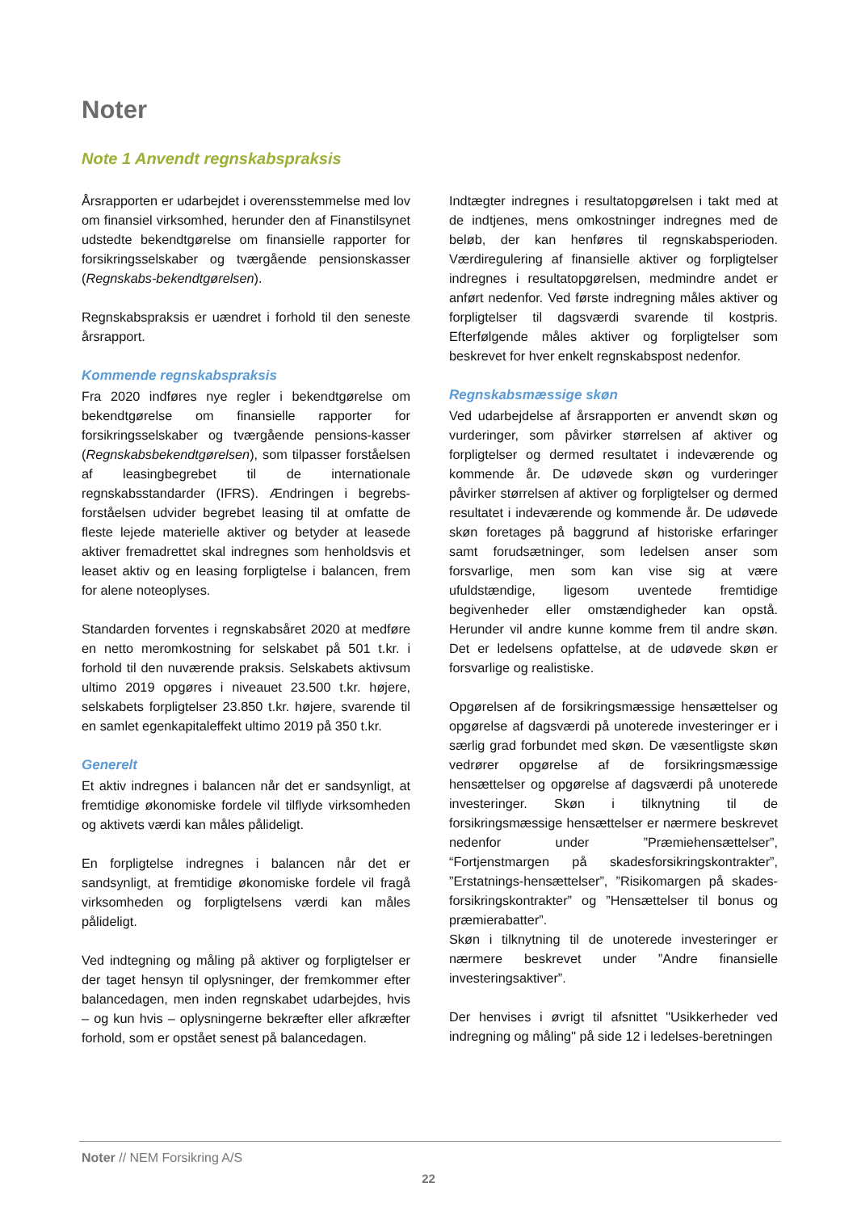Noter
Note 1 Anvendt regnskabspraksis
Årsrapporten er udarbejdet i overensstemmelse med lov om finansiel virksomhed, herunder den af Finanstilsynet udstedte bekendtgørelse om finansielle rapporter for forsikringsselskaber og tværgående pensionskasser (Regnskabs-bekendtgørelsen).
Regnskabspraksis er uændret i forhold til den seneste årsrapport.
Kommende regnskabspraksis
Fra 2020 indføres nye regler i bekendtgørelse om bekendtgørelse om finansielle rapporter for forsikringsselskaber og tværgående pensions-kasser (Regnskabsbekendtgørelsen), som tilpasser forståelsen af leasingbegrebet til de internationale regnskabsstandarder (IFRS). Ændringen i begrebs-forståelsen udvider begrebet leasing til at omfatte de fleste lejede materielle aktiver og betyder at leasede aktiver fremadrettet skal indregnes som henholdsvis et leaset aktiv og en leasing forpligtelse i balancen, frem for alene noteoplyses.
Standarden forventes i regnskabsåret 2020 at medføre en netto meromkostning for selskabet på 501 t.kr. i forhold til den nuværende praksis. Selskabets aktivsum ultimo 2019 opgøres i niveauet 23.500 t.kr. højere, selskabets forpligtelser 23.850 t.kr. højere, svarende til en samlet egenkapitaleffekt ultimo 2019 på 350 t.kr.
Generelt
Et aktiv indregnes i balancen når det er sandsynligt, at fremtidige økonomiske fordele vil tilflyde virksomheden og aktivets værdi kan måles pålideligt.
En forpligtelse indregnes i balancen når det er sandsynligt, at fremtidige økonomiske fordele vil fragå virksomheden og forpligtelsens værdi kan måles pålideligt.
Ved indtegning og måling på aktiver og forpligtelser er der taget hensyn til oplysninger, der fremkommer efter balancedagen, men inden regnskabet udarbejdes, hvis – og kun hvis – oplysningerne bekræfter eller afkræfter forhold, som er opstået senest på balancedagen.
Indtægter indregnes i resultatopgørelsen i takt med at de indtjenes, mens omkostninger indregnes med de beløb, der kan henføres til regnskabsperioden. Værdiregulering af finansielle aktiver og forpligtelser indregnes i resultatopgørelsen, medmindre andet er anført nedenfor. Ved første indregning måles aktiver og forpligtelser til dagsværdi svarende til kostpris. Efterfølgende måles aktiver og forpligtelser som beskrevet for hver enkelt regnskabspost nedenfor.
Regnskabsmæssige skøn
Ved udarbejdelse af årsrapporten er anvendt skøn og vurderinger, som påvirker størrelsen af aktiver og forpligtelser og dermed resultatet i indeværende og kommende år. De udøvede skøn og vurderinger påvirker størrelsen af aktiver og forpligtelser og dermed resultatet i indeværende og kommende år. De udøvede skøn foretages på baggrund af historiske erfaringer samt forudsætninger, som ledelsen anser som forsvarlige, men som kan vise sig at være ufuldstændige, ligesom uventede fremtidige begivenheder eller omstændigheder kan opstå. Herunder vil andre kunne komme frem til andre skøn. Det er ledelsens opfattelse, at de udøvede skøn er forsvarlige og realistiske.
Opgørelsen af de forsikringsmæssige hensættelser og opgørelse af dagsværdi på unoterede investeringer er i særlig grad forbundet med skøn. De væsentligste skøn vedrører opgørelse af de forsikringsmæssige hensættelser og opgørelse af dagsværdi på unoterede investeringer. Skøn i tilknytning til de forsikringsmæssige hensættelser er nærmere beskrevet nedenfor under ”Præmiehensættelser”, “Fortjenstmargen på skadesforsikringskontrakter”, ”Erstatnings-hensættelser”, ”Risikomargen på skades-forsikringskontrakter” og ”Hensættelser til bonus og præmierabatter”.
Skøn i tilknytning til de unoterede investeringer er nærmere beskrevet under ”Andre finansielle investeringsaktiver”.
Der henvises i øvrigt til afsnittet "Usikkerheder ved indregning og måling" på side 12 i ledelses-beretningen
Noter // NEM Forsikring A/S
22